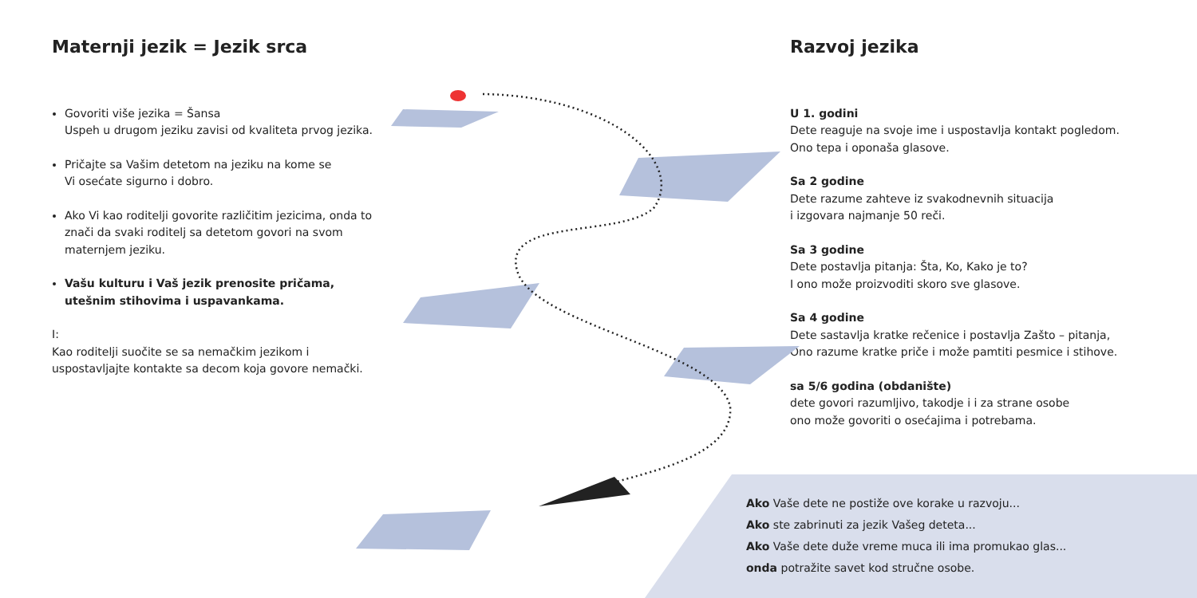Maternji jezik = Jezik srca
Govoriti više jezika = Šansa
Uspeh u drugom jeziku zavisi od kvaliteta prvog jezika.
Pričajte sa Vašim detetom na jeziku na kome se
Vi osećate sigurno i dobro.
Ako Vi kao roditelji govorite različitim jezicima, onda to znači da svaki roditelj sa detetom govori na svom maternjem jeziku.
Vašu kulturu i Vaš jezik prenosite pričama, utešnim stihovima i uspavankama.
I:
Kao roditelji suočite se sa nemačkim jezikom i uspostavljajte kontakte sa decom koja govore nemački.
Razvoj jezika
U 1. godini
Dete reaguje na svoje ime i uspostavlja kontakt pogledom.
Ono tepa i oponaša glasove.
Sa 2 godine
Dete razume zahteve iz svakodnevnih situacija
i izgovara najmanje 50 reči.
Sa 3 godine
Dete postavlja pitanja: Šta, Ko, Kako je to?
I ono može proizvoditi skoro sve glasove.
Sa 4 godine
Dete sastavlja kratke rečenice i postavlja Zašto – pitanja,
Ono razume kratke priče i može pamtiti pesmice i stihove.
sa 5/6 godina (obdanište)
dete govori razumljivo, takodje i i za strane osobe
ono može govoriti o osećajima i potrebama.
Ako Vaše dete ne postiže ove korake u razvoju...
Ako ste zabrinuti za jezik Vašeg deteta...
Ako Vaše dete duže vreme muca ili ima promukao glas...
onda potražite savet kod stručne osobe.